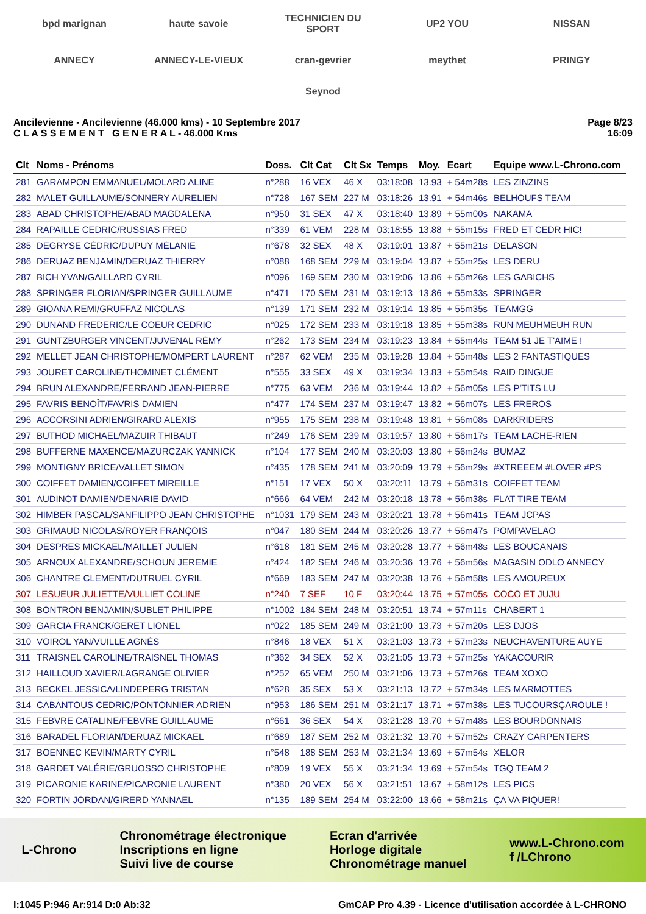bpd marignan haute savoie TECHNICIEN DU SPORT UP2 YOU NISSAN ANNECY ANNECY-LE-VIEUX cran-gevrier meythet PRINGY Seynod
Ancilevienne - Ancilevienne (46.000 kms) - 10 Septembre 2017
C L A S S E M E N T G E N E R A L - 46.000 Kms
Page 8/23
16:09
| Clt | Noms - Prénoms | Doss. | Clt Cat | Clt Sx | Temps | Moy. | Ecart | Equipe www.L-Chrono.com |
| --- | --- | --- | --- | --- | --- | --- | --- | --- |
| 281 | GARAMPON EMMANUEL/MOLARD ALINE | n°288 | 16 VEX | 46 X | 03:18:08 | 13.93 | + 54m28s | LES ZINZINS |
| 282 | MALET GUILLAUME/SONNERY AURELIEN | n°728 | 167 SEM | 227 M | 03:18:26 | 13.91 | + 54m46s | BELHOUFS TEAM |
| 283 | ABAD CHRISTOPHE/ABAD MAGDALENA | n°950 | 31 SEX | 47 X | 03:18:40 | 13.89 | + 55m00s | NAKAMA |
| 284 | RAPAILLE CEDRIC/RUSSIAS FRED | n°339 | 61 VEM | 228 M | 03:18:55 | 13.88 | + 55m15s | FRED ET CEDR HIC! |
| 285 | DEGRYSE CÉDRIC/DUPUY MÉLANIE | n°678 | 32 SEX | 48 X | 03:19:01 | 13.87 | + 55m21s | DELASON |
| 286 | DERUAZ BENJAMIN/DERUAZ THIERRY | n°088 | 168 SEM | 229 M | 03:19:04 | 13.87 | + 55m25s | LES DERU |
| 287 | BICH YVAN/GAILLARD CYRIL | n°096 | 169 SEM | 230 M | 03:19:06 | 13.86 | + 55m26s | LES GABICHS |
| 288 | SPRINGER FLORIAN/SPRINGER GUILLAUME | n°471 | 170 SEM | 231 M | 03:19:13 | 13.86 | + 55m33s | SPRINGER |
| 289 | GIOANA REMI/GRUFFAZ NICOLAS | n°139 | 171 SEM | 232 M | 03:19:14 | 13.85 | + 55m35s | TEAMGG |
| 290 | DUNAND FREDERIC/LE COEUR CEDRIC | n°025 | 172 SEM | 233 M | 03:19:18 | 13.85 | + 55m38s | RUN MEUHMEUH RUN |
| 291 | GUNTZBURGER VINCENT/JUVENAL RÉMY | n°262 | 173 SEM | 234 M | 03:19:23 | 13.84 | + 55m44s | TEAM 51 JE T'AIME ! |
| 292 | MELLET JEAN CHRISTOPHE/MOMPERT LAURENT | n°287 | 62 VEM | 235 M | 03:19:28 | 13.84 | + 55m48s | LES 2 FANTASTIQUES |
| 293 | JOURET CAROLINE/THOMINET CLÉMENT | n°555 | 33 SEX | 49 X | 03:19:34 | 13.83 | + 55m54s | RAID DINGUE |
| 294 | BRUN ALEXANDRE/FERRAND JEAN-PIERRE | n°775 | 63 VEM | 236 M | 03:19:44 | 13.82 | + 56m05s | LES P'TITS LU |
| 295 | FAVRIS BENOÎT/FAVRIS DAMIEN | n°477 | 174 SEM | 237 M | 03:19:47 | 13.82 | + 56m07s | LES FREROS |
| 296 | ACCORSINI ADRIEN/GIRARD ALEXIS | n°955 | 175 SEM | 238 M | 03:19:48 | 13.81 | + 56m08s | DARKRIDERS |
| 297 | BUTHOD MICHAEL/MAZUIR THIBAUT | n°249 | 176 SEM | 239 M | 03:19:57 | 13.80 | + 56m17s | TEAM LACHE-RIEN |
| 298 | BUFFERNE MAXENCE/MAZURCZAK YANNICK | n°104 | 177 SEM | 240 M | 03:20:03 | 13.80 | + 56m24s | BUMAZ |
| 299 | MONTIGNY BRICE/VALLET SIMON | n°435 | 178 SEM | 241 M | 03:20:09 | 13.79 | + 56m29s | #XTREEEM #LOVER #PS |
| 300 | COIFFET DAMIEN/COIFFET MIREILLE | n°151 | 17 VEX | 50 X | 03:20:11 | 13.79 | + 56m31s | COIFFET TEAM |
| 301 | AUDINOT DAMIEN/DENARIE DAVID | n°666 | 64 VEM | 242 M | 03:20:18 | 13.78 | + 56m38s | FLAT TIRE TEAM |
| 302 | HIMBER PASCAL/SANFILIPPO JEAN CHRISTOPHE | n°1031 | 179 SEM | 243 M | 03:20:21 | 13.78 | + 56m41s | TEAM JCPAS |
| 303 | GRIMAUD NICOLAS/ROYER FRANÇOIS | n°047 | 180 SEM | 244 M | 03:20:26 | 13.77 | + 56m47s | POMPAVELAO |
| 304 | DESPRES MICKAEL/MAILLET JULIEN | n°618 | 181 SEM | 245 M | 03:20:28 | 13.77 | + 56m48s | LES BOUCANAIS |
| 305 | ARNOUX ALEXANDRE/SCHOUN JEREMIE | n°424 | 182 SEM | 246 M | 03:20:36 | 13.76 | + 56m56s | MAGASIN ODLO ANNECY |
| 306 | CHANTRE CLEMENT/DUTRUEL CYRIL | n°669 | 183 SEM | 247 M | 03:20:38 | 13.76 | + 56m58s | LES AMOUREUX |
| 307 | LESUEUR JULIETTE/VULLIET COLINE | n°240 | 7 SEF | 10 F | 03:20:44 | 13.75 | + 57m05s | COCO ET JUJU |
| 308 | BONTRON BENJAMIN/SUBLET PHILIPPE | n°1002 | 184 SEM | 248 M | 03:20:51 | 13.74 | + 57m11s | CHABERT 1 |
| 309 | GARCIA FRANCK/GERET LIONEL | n°022 | 185 SEM | 249 M | 03:21:00 | 13.73 | + 57m20s | LES DJOS |
| 310 | VOIROL YAN/VUILLE AGNÈS | n°846 | 18 VEX | 51 X | 03:21:03 | 13.73 | + 57m23s | NEUCHAVENTURE AUYE |
| 311 | TRAISNEL CAROLINE/TRAISNEL THOMAS | n°362 | 34 SEX | 52 X | 03:21:05 | 13.73 | + 57m25s | YAKACOURIR |
| 312 | HAILLOUD XAVIER/LAGRANGE OLIVIER | n°252 | 65 VEM | 250 M | 03:21:06 | 13.73 | + 57m26s | TEAM XOXO |
| 313 | BECKEL JESSICA/LINDEPERG TRISTAN | n°628 | 35 SEX | 53 X | 03:21:13 | 13.72 | + 57m34s | LES MARMOTTES |
| 314 | CABANTOUS CEDRIC/PONTONNIER ADRIEN | n°953 | 186 SEM | 251 M | 03:21:17 | 13.71 | + 57m38s | LES TUCOURSÇAROULE ! |
| 315 | FEBVRE CATALINE/FEBVRE GUILLAUME | n°661 | 36 SEX | 54 X | 03:21:28 | 13.70 | + 57m48s | LES BOURDONNAIS |
| 316 | BARADEL FLORIAN/DERUAZ MICKAEL | n°689 | 187 SEM | 252 M | 03:21:32 | 13.70 | + 57m52s | CRAZY CARPENTERS |
| 317 | BOENNEC KEVIN/MARTY CYRIL | n°548 | 188 SEM | 253 M | 03:21:34 | 13.69 | + 57m54s | XELOR |
| 318 | GARDET VALÉRIE/GRUOSSO CHRISTOPHE | n°809 | 19 VEX | 55 X | 03:21:34 | 13.69 | + 57m54s | TGQ TEAM 2 |
| 319 | PICARONIE KARINE/PICARONIE LAURENT | n°380 | 20 VEX | 56 X | 03:21:51 | 13.67 | + 58m12s | LES PICS |
| 320 | FORTIN JORDAN/GIRERD YANNAEL | n°135 | 189 SEM | 254 M | 03:22:00 | 13.66 | + 58m21s | ÇA VA PIQUER! |
L-Chrono Chronométrage électronique
Inscriptions en ligne
Suivi live de course Ecran d'arrivée
Horloge digitale
Chronométrage manuel www.L-Chrono.com
f /LChrono
I:1045 P:946 Ar:914 D:0 Ab:32 GmCAP Pro 4.39 - Licence d'utilisation accordée à L-CHRONO